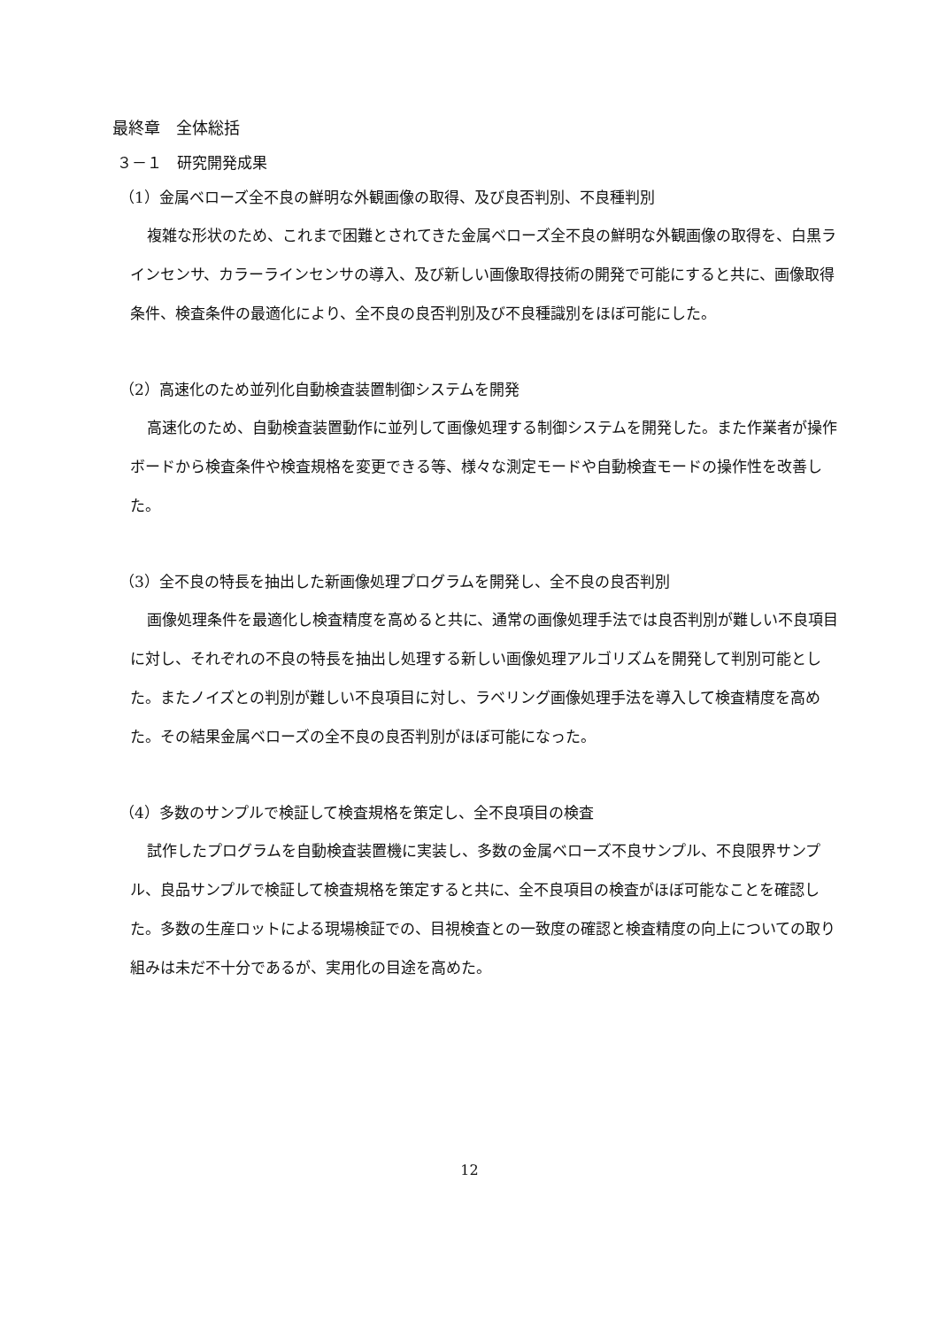最終章　全体総括
３－１　研究開発成果
（1）金属ベローズ全不良の鮮明な外観画像の取得、及び良否判別、不良種判別
複雑な形状のため、これまで困難とされてきた金属ベローズ全不良の鮮明な外観画像の取得を、白黒ラインセンサ、カラーラインセンサの導入、及び新しい画像取得技術の開発で可能にすると共に、画像取得条件、検査条件の最適化により、全不良の良否判別及び不良種識別をほぼ可能にした。
（2）高速化のため並列化自動検査装置制御システムを開発
高速化のため、自動検査装置動作に並列して画像処理する制御システムを開発した。また作業者が操作ボードから検査条件や検査規格を変更できる等、様々な測定モードや自動検査モードの操作性を改善した。
（3）全不良の特長を抽出した新画像処理プログラムを開発し、全不良の良否判別
画像処理条件を最適化し検査精度を高めると共に、通常の画像処理手法では良否判別が難しい不良項目に対し、それぞれの不良の特長を抽出し処理する新しい画像処理アルゴリズムを開発して判別可能とした。またノイズとの判別が難しい不良項目に対し、ラベリング画像処理手法を導入して検査精度を高めた。その結果金属ベローズの全不良の良否判別がほぼ可能になった。
（4）多数のサンプルで検証して検査規格を策定し、全不良項目の検査
試作したプログラムを自動検査装置機に実装し、多数の金属ベローズ不良サンプル、不良限界サンプル、良品サンプルで検証して検査規格を策定すると共に、全不良項目の検査がほぼ可能なことを確認した。多数の生産ロットによる現場検証での、目視検査との一致度の確認と検査精度の向上についての取り組みは未だ不十分であるが、実用化の目途を高めた。
12